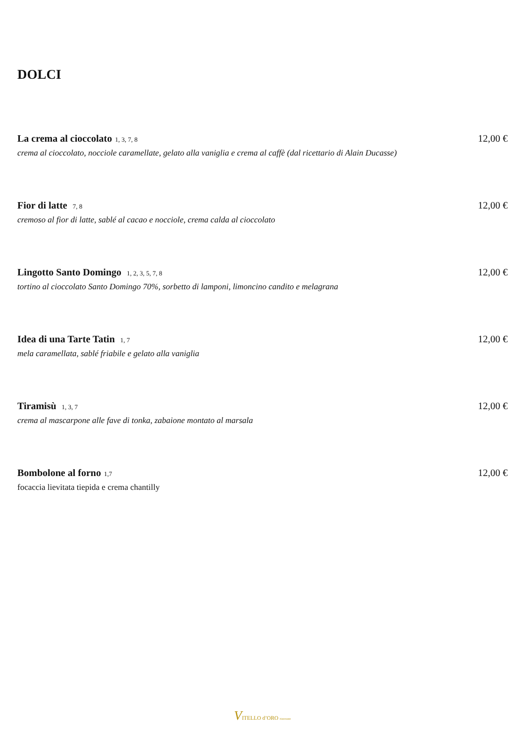DOLCI
La crema al cioccolato 1, 3, 7, 8 12,00 €
crema al cioccolato, nocciole caramellate, gelato alla vaniglia e crema al caffè (dal ricettario di Alain Ducasse)
Fior di latte 7, 8 12,00 €
cremoso al fior di latte, sablé al cacao e nocciole, crema calda al cioccolato
Lingotto Santo Domingo 1, 2, 3, 5, 7, 8 12,00 €
tortino al cioccolato Santo Domingo 70%, sorbetto di lamponi, limoncino candito e melagrana
Idea di una Tarte Tatin 1, 7 12,00 €
mela caramellata, sablé friabile e gelato alla vaniglia
Tiramisù 1, 3, 7 12,00 €
crema al mascarpone alle fave di tonka, zabaione montato al marsala
Bombolone al forno 1,7 12,00 €
focaccia lievitata tiepida e crema chantilly
VITELLO d’ORO ristorante